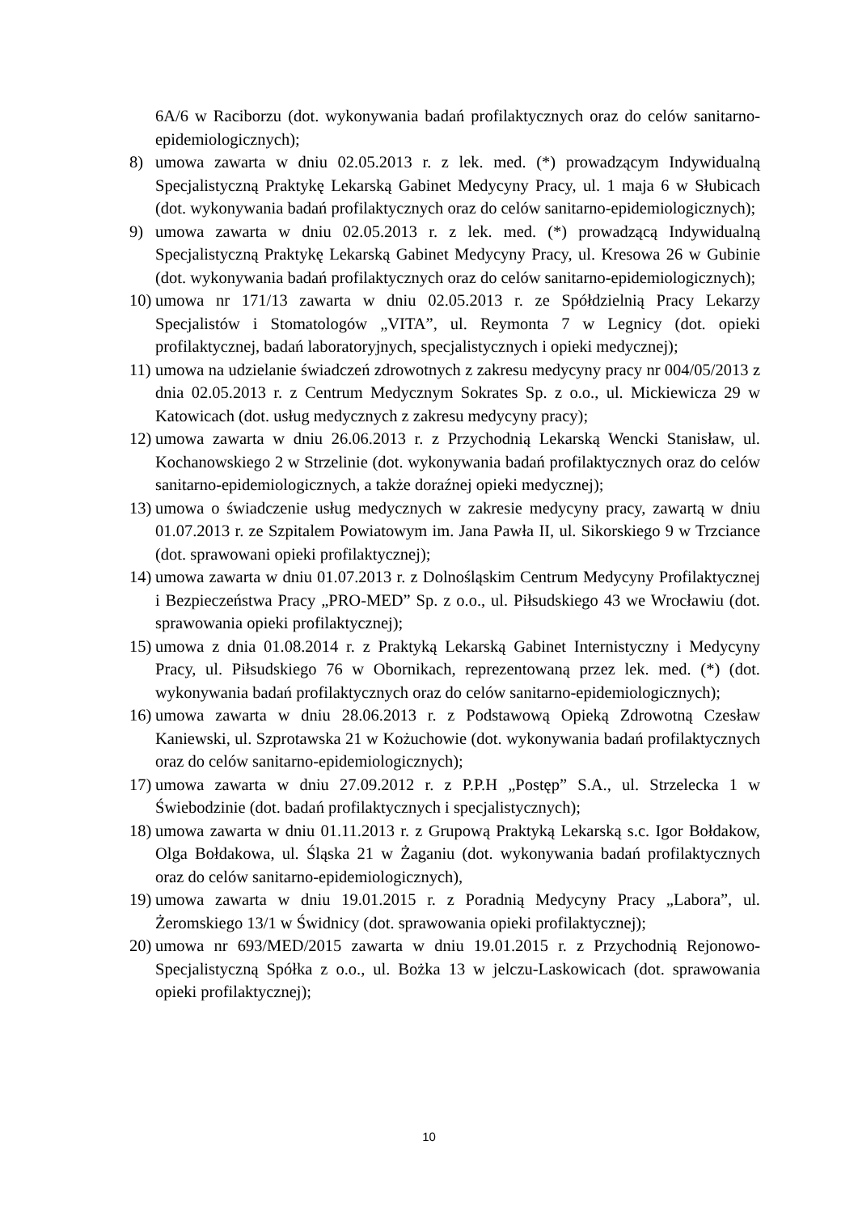6A/6 w Raciborzu (dot. wykonywania badań profilaktycznych oraz do celów sanitarno-epidemiologicznych);
8) umowa zawarta w dniu 02.05.2013 r. z lek. med. (*) prowadzącym Indywidualną Specjalistyczną Praktykę Lekarską Gabinet Medycyny Pracy, ul. 1 maja 6 w Słubicach (dot. wykonywania badań profilaktycznych oraz do celów sanitarno-epidemiologicznych);
9) umowa zawarta w dniu 02.05.2013 r. z lek. med. (*) prowadzącą Indywidualną Specjalistyczną Praktykę Lekarską Gabinet Medycyny Pracy, ul. Kresowa 26 w Gubinie (dot. wykonywania badań profilaktycznych oraz do celów sanitarno-epidemiologicznych);
10) umowa nr 171/13 zawarta w dniu 02.05.2013 r. ze Spółdzielnią Pracy Lekarzy Specjalistów i Stomatologów „VITA”, ul. Reymonta 7 w Legnicy (dot. opieki profilaktycznej, badań laboratoryjnych, specjalistycznych i opieki medycznej);
11) umowa na udzielanie świadczeń zdrowotnych z zakresu medycyny pracy nr 004/05/2013 z dnia 02.05.2013 r. z Centrum Medycznym Sokrates Sp. z o.o., ul. Mickiewicza 29 w Katowicach (dot. usług medycznych z zakresu medycyny pracy);
12) umowa zawarta w dniu 26.06.2013 r. z Przychodnią Lekarską Wencki Stanisław, ul. Kochanowskiego 2 w Strzelinie (dot. wykonywania badań profilaktycznych oraz do celów sanitarno-epidemiologicznych, a także doraźnej opieki medycznej);
13) umowa o świadczenie usług medycznych w zakresie medycyny pracy, zawartą w dniu 01.07.2013 r. ze Szpitalem Powiatowym im. Jana Pawła II, ul. Sikorskiego 9 w Trzciance (dot. sprawowani opieki profilaktycznej);
14) umowa zawarta w dniu 01.07.2013 r. z Dolnośląskim Centrum Medycyny Profilaktycznej i Bezpieczeństwa Pracy „PRO-MED” Sp. z o.o., ul. Piłsudskiego 43 we Wrocławiu (dot. sprawowania opieki profilaktycznej);
15) umowa z dnia 01.08.2014 r. z Praktyką Lekarską Gabinet Internistyczny i Medycyny Pracy, ul. Piłsudskiego 76 w Obornikach, reprezentowaną przez lek. med. (*) (dot. wykonywania badań profilaktycznych oraz do celów sanitarno-epidemiologicznych);
16) umowa zawarta w dniu 28.06.2013 r. z Podstawową Opieką Zdrowotną Czesław Kaniewski, ul. Szprotawska 21 w Kożuchowie (dot. wykonywania badań profilaktycznych oraz do celów sanitarno-epidemiologicznych);
17) umowa zawarta w dniu 27.09.2012 r. z P.P.H „Postęp” S.A., ul. Strzelecka 1 w Świebodzinie (dot. badań profilaktycznych i specjalistycznych);
18) umowa zawarta w dniu 01.11.2013 r. z Grupową Praktyką Lekarską s.c. Igor Bołdakow, Olga Bołdakowa, ul. Śląska 21 w Żaganiu (dot. wykonywania badań profilaktycznych oraz do celów sanitarno-epidemiologicznych),
19) umowa zawarta w dniu 19.01.2015 r. z Poradnią Medycyny Pracy „Labora”, ul. Żeromskiego 13/1 w Świdnicy (dot. sprawowania opieki profilaktycznej);
20) umowa nr 693/MED/2015 zawarta w dniu 19.01.2015 r. z Przychodnią Rejonowo-Specjalistyczną Spółka z o.o., ul. Bożka 13 w jelczu-Laskowicach (dot. sprawowania opieki profilaktycznej);
10